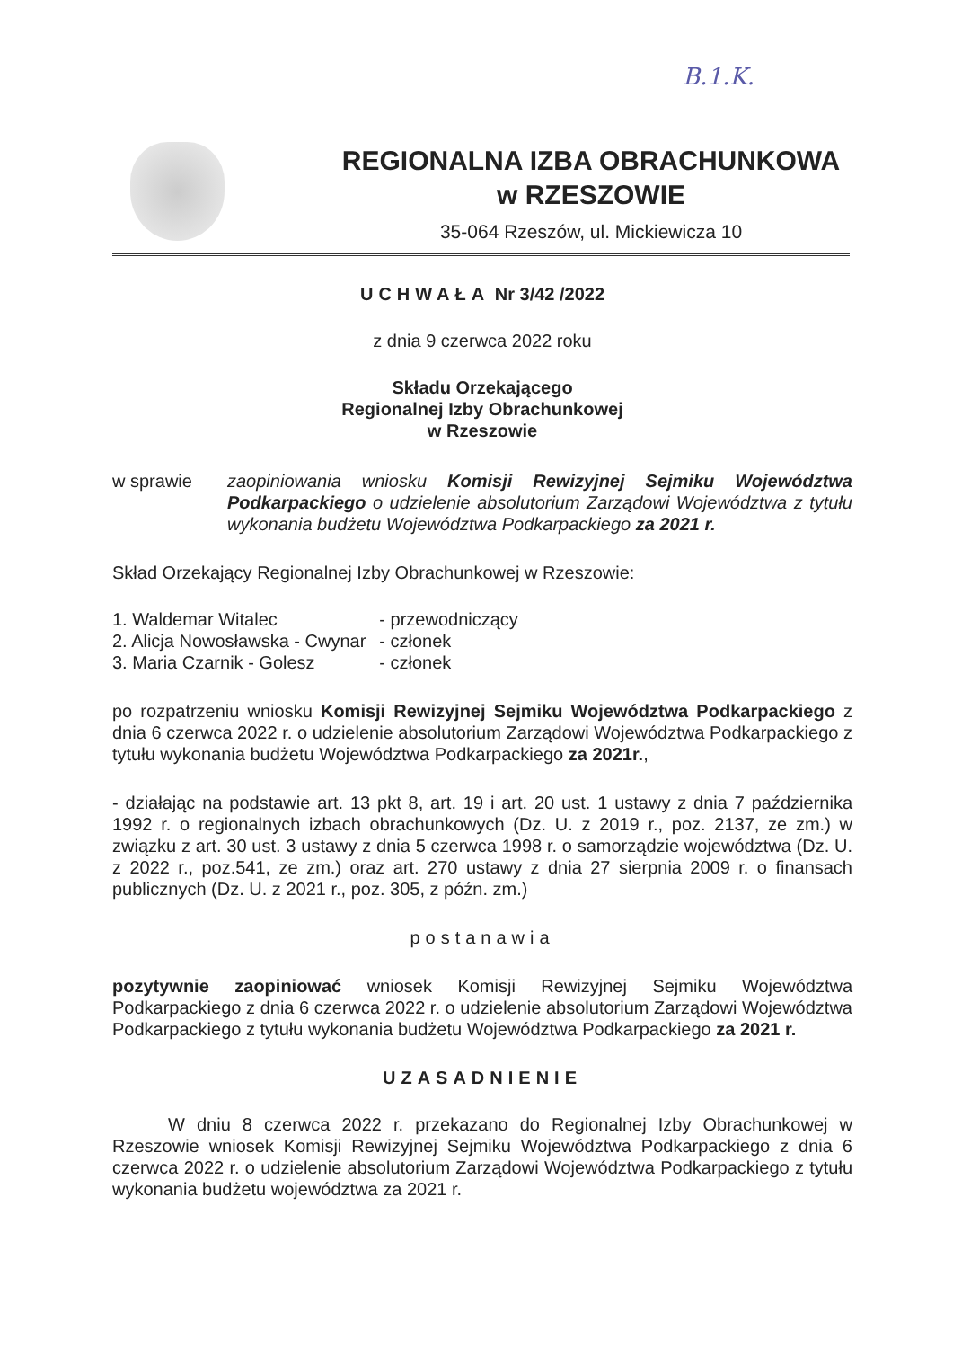B.1.K.
REGIONALNA IZBA OBRACHUNKOWA
w RZESZOWIE
35-064 Rzeszów, ul. Mickiewicza 10
UCHWAŁA Nr 3/42 /2022
z dnia 9 czerwca 2022 roku
Składu Orzekającego
Regionalnej Izby Obrachunkowej
w Rzeszowie
w sprawie zaopiniowania wniosku Komisji Rewizyjnej Sejmiku Województwa Podkarpackiego o udzielenie absolutorium Zarządowi Województwa z tytułu wykonania budżetu Województwa Podkarpackiego za 2021 r.
Skład Orzekający Regionalnej Izby Obrachunkowej w Rzeszowie:
| 1. Waldemar Witalec | - przewodniczący |
| 2. Alicja Nowosławska - Cwynar | - członek |
| 3. Maria Czarnik - Golesz | - członek |
po rozpatrzeniu wniosku Komisji Rewizyjnej Sejmiku Województwa Podkarpackiego z dnia 6 czerwca 2022 r. o udzielenie absolutorium Zarządowi Województwa Podkarpackiego z tytułu wykonania budżetu Województwa Podkarpackiego za 2021r.,
- działając na podstawie art. 13 pkt 8, art. 19 i art. 20 ust. 1 ustawy z dnia 7 października 1992 r. o regionalnych izbach obrachunkowych (Dz. U. z 2019 r., poz. 2137, ze zm.) w związku z art. 30 ust. 3 ustawy z dnia 5 czerwca 1998 r. o samorządzie województwa (Dz. U. z 2022 r., poz.541, ze zm.) oraz art. 270 ustawy z dnia 27 sierpnia 2009 r. o finansach publicznych (Dz. U. z 2021 r., poz. 305, z późn. zm.)
postanawia
pozytywnie zaopiniować wniosek Komisji Rewizyjnej Sejmiku Województwa Podkarpackiego z dnia 6 czerwca 2022 r. o udzielenie absolutorium Zarządowi Województwa Podkarpackiego z tytułu wykonania budżetu Województwa Podkarpackiego za 2021 r.
UZASADNIENIE
W dniu 8 czerwca 2022 r. przekazano do Regionalnej Izby Obrachunkowej w Rzeszowie wniosek Komisji Rewizyjnej Sejmiku Województwa Podkarpackiego z dnia 6 czerwca 2022 r. o udzielenie absolutorium Zarządowi Województwa Podkarpackiego z tytułu wykonania budżetu województwa za 2021 r.